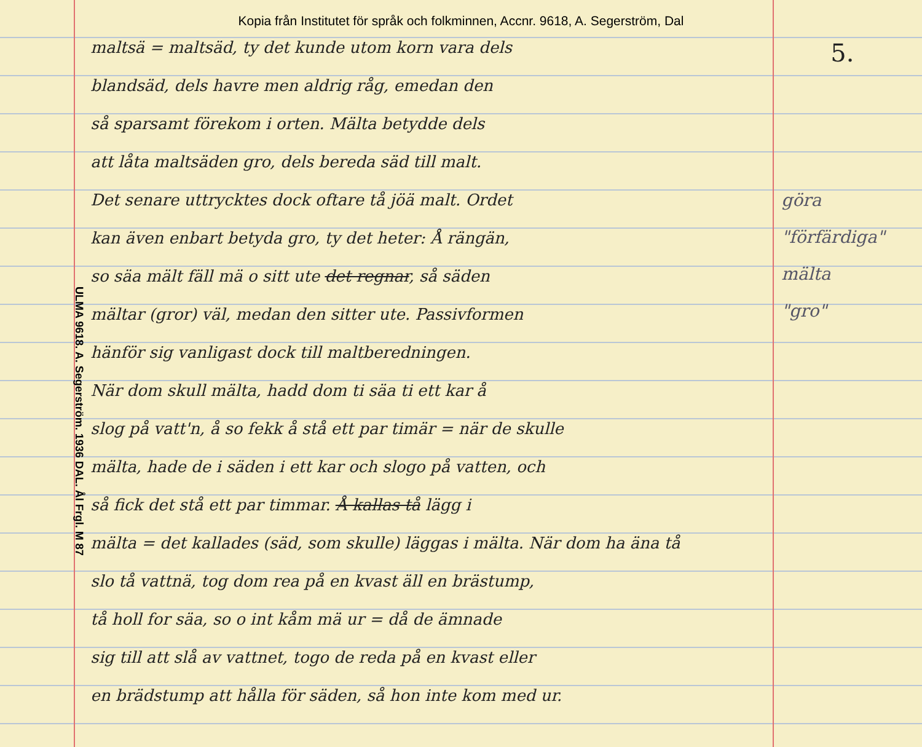Kopia från Institutet för språk och folkminnen, Accnr. 9618, A. Segerström, Dal
ULMA 9618. A. Segerström. 1936 DAL. Ål Frgl. M 87
maltsä = maltsäd, ty det kunde utom korn vara dels
blandsäd, dels havre men aldrig råg, emedan den
så sparsamt förekom i orten. Mälta betydde dels
att låta maltsäden gro, dels bereda säd till malt.
Det senare uttrycktes dock oftare tå jöä malt. Ordet
kan även enbart betyda gro, ty det heter: Å rängän,
so säa mält fäll mä o sitt ute det regnar, så säden
mältar (gror) väl, medan den sitter ute. Passivformen
hänför sig vanligast dock till maltberedningen.
När dom skull mälta, hadd dom ti säa ti ett kar å
slog på vatt'n, å so fekk å stå ett par timär = när de skulle
mälta, hade de i säden i ett kar och slogo på vatten, och
så fick det stå ett par timmar. Å kallas tå lägg i
mälta = det kallades (säd, som skulle) läggas i mälta. När dom ha äna tå
slo tå vattnä, tog dom rea på en kvast äll en brästump,
tå holl for säa, so o int kåm mä ur = då de ämnade
sig till att slå av vattnet, togo de reda på en kvast eller
en brädstump att hålla för säden, så hon inte kom med ur.
5.
göra
"förfärdiga"
mälta
"gro"